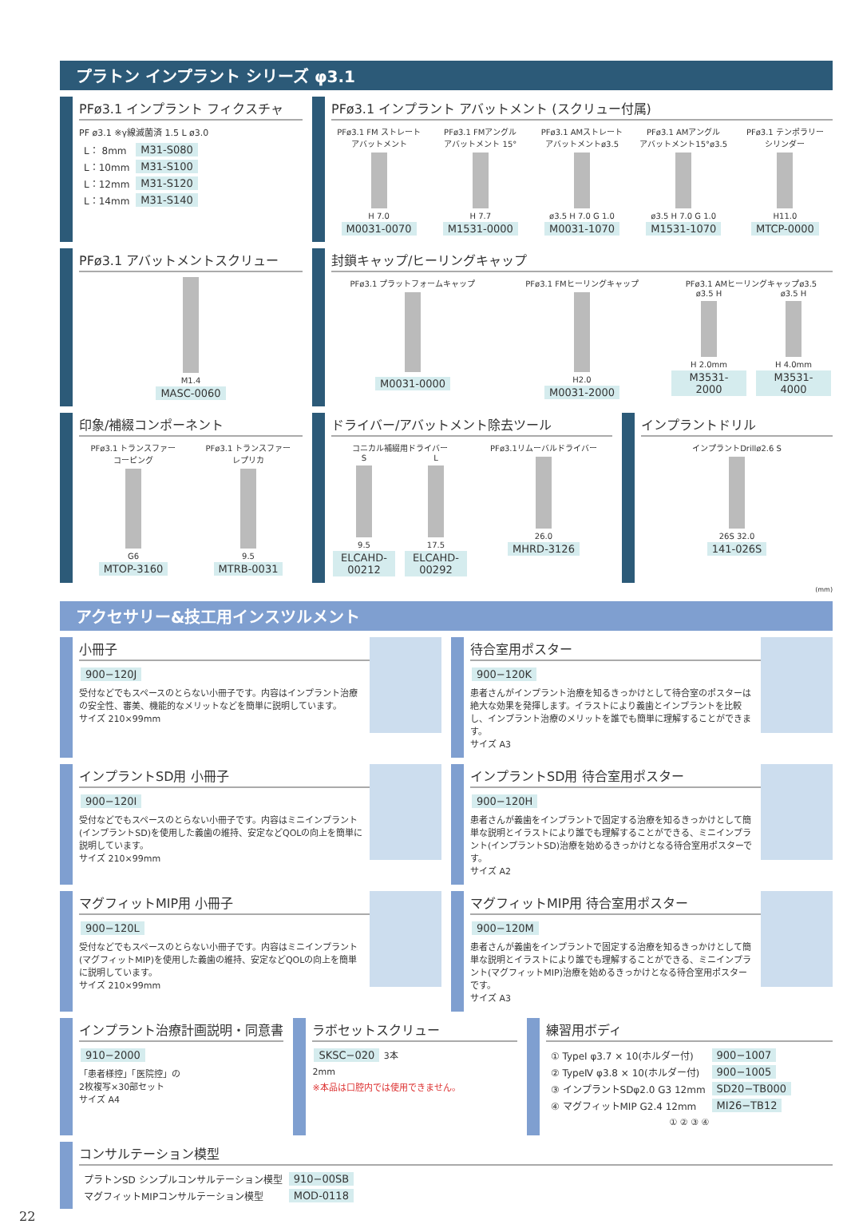プラトン インプラント シリーズ φ3.1
PFø3.1 インプラント フィクスチャ
PF ø3.1 ※γ線滅菌済 1.5 L ø3.0
| L： 8mm | M31-S080 |
| L：10mm | M31-S100 |
| L：12mm | M31-S120 |
| L：14mm | M31-S140 |
PFø3.1 インプラント アバットメント (スクリュー付属)
PFø3.1 FM ストレート
アバットメント
H 7.0
M0031-0070
PFø3.1 FMアングル
アバットメント 15°
H 7.7
M1531-0000
PFø3.1 AMストレート
アバットメントø3.5
ø3.5 H 7.0 G 1.0
M0031-1070
PFø3.1 AMアングル
アバットメント15°ø3.5
ø3.5 H 7.0 G 1.0
M1531-1070
PFø3.1 テンポラリー
シリンダー
H11.0
MTCP-0000
PFø3.1 アバットメントスクリュー
M1.4
MASC-0060
封鎖キャップ/ヒーリングキャップ
PFø3.1 プラットフォームキャップ
M0031-0000
PFø3.1 FMヒーリングキャップ
H2.0
M0031-2000
PFø3.1 AMヒーリングキャップø3.5
ø3.5 H
H 2.0mm
M3531-2000
ø3.5 H
H 4.0mm
M3531-4000
印象/補綴コンポーネント
PFø3.1 トランスファー
コーピング
G6
MTOP-3160
PFø3.1 トランスファー
レプリカ
9.5
MTRB-0031
ドライバー/アバットメント除去ツール
コニカル補綴用ドライバー
S
9.5
ELCAHD-00212
L
17.5
ELCAHD-00292
PFø3.1リムーバルドライバー
26.0
MHRD-3126
インプラントドリル
インプラントDrillø2.6 S
26S 32.0
141-026S
(mm)
アクセサリー&技工用インスツルメント
小冊子
900−120J
受付などでもスペースのとらない小冊子です。内容はインプラント治療の安全性、審美、機能的なメリットなどを簡単に説明しています。
サイズ 210×99mm
待合室用ポスター
900−120K
患者さんがインプラント治療を知るきっかけとして待合室のポスターは絶大な効果を発揮します。イラストにより義歯とインプラントを比較し、インプラント治療のメリットを誰でも簡単に理解することができます。
サイズ A3
インプラントSD用 小冊子
900−120I
受付などでもスペースのとらない小冊子です。内容はミニインプラント(インプラントSD)を使用した義歯の維持、安定などQOLの向上を簡単に説明しています。
サイズ 210×99mm
インプラントSD用 待合室用ポスター
900−120H
患者さんが義歯をインプラントで固定する治療を知るきっかけとして簡単な説明とイラストにより誰でも理解することができる、ミニインプラント(インプラントSD)治療を始めるきっかけとなる待合室用ポスターです。
サイズ A2
マグフィットMIP用 小冊子
900−120L
受付などでもスペースのとらない小冊子です。内容はミニインプラント(マグフィットMIP)を使用した義歯の維持、安定などQOLの向上を簡単に説明しています。
サイズ 210×99mm
マグフィットMIP用 待合室用ポスター
900−120M
患者さんが義歯をインプラントで固定する治療を知るきっかけとして簡単な説明とイラストにより誰でも理解することができる、ミニインプラント(マグフィットMIP)治療を始めるきっかけとなる待合室用ポスターです。
サイズ A3
インプラント治療計画説明・同意書
910−2000
「患者様控」「医院控」の
2枚複写×30部セット
サイズ A4
ラボセットスクリュー
SKSC−020 3本
2mm
※本品は口腔内では使用できません。
練習用ボディ
| ① TypeⅠ φ3.7 × 10(ホルダー付) | 900−1007 |
| ② TypeⅣ φ3.8 × 10(ホルダー付) | 900−1005 |
| ③ インプラントSDφ2.0 G3 12mm | SD20−TB000 |
| ④ マグフィットMIP G2.4 12mm | MI26−TB12 |
① ② ③ ④
コンサルテーション模型
| プラトンSD シンプルコンサルテーション模型 | 910−00SB |
| マグフィットMIPコンサルテーション模型 | MOD-0118 |
22